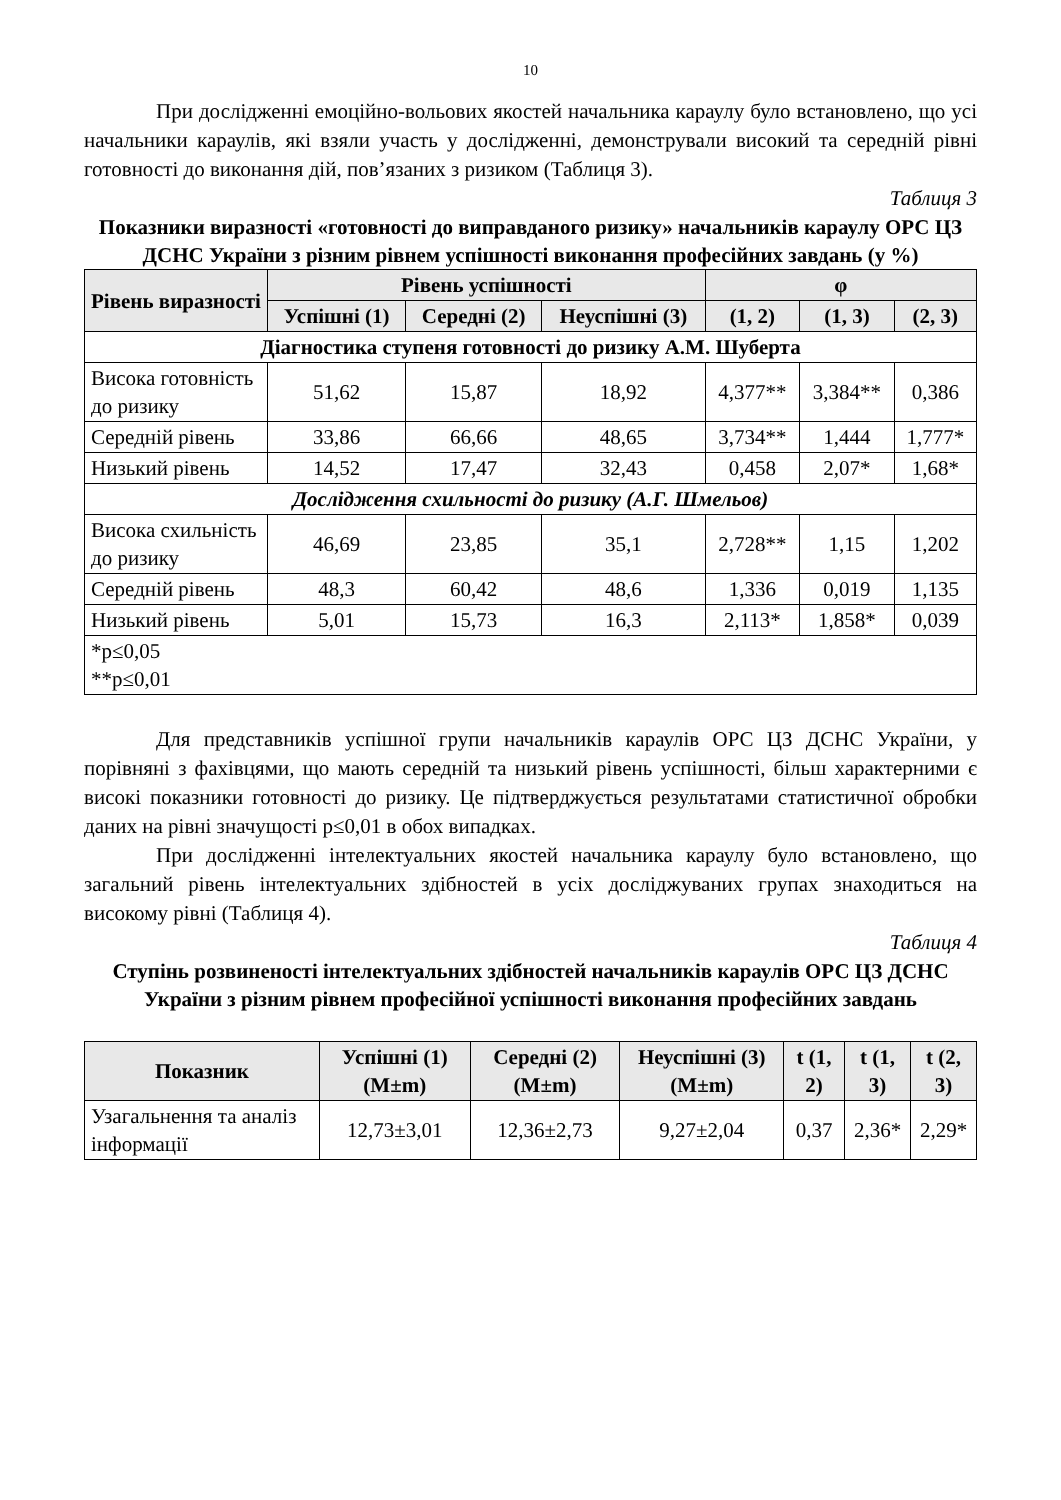10
При дослідженні емоційно-вольових якостей начальника караулу було встановлено, що усі начальники караулів, які взяли участь у дослідженні, демонстрували високий та середній рівні готовності до виконання дій, пов’язаних з ризиком (Таблиця 3).
Таблиця 3
Показники виразності «готовності до виправданого ризику» начальників караулу ОРС ЦЗ ДСНС України з різним рівнем успішності виконання професійних завдань (у %)
| Рівень виразності | Рівень успішності | | | φ | | |
| --- | --- | --- | --- | --- | --- | --- |
| | Успішні (1) | Середні (2) | Неуспішні (3) | (1, 2) | (1, 3) | (2, 3) |
| Діагностика ступеня готовності до ризику А.М. Шуберта | | | | | | |
| Висока готовність до ризику | 51,62 | 15,87 | 18,92 | 4,377** | 3,384** | 0,386 |
| Середній рівень | 33,86 | 66,66 | 48,65 | 3,734** | 1,444 | 1,777* |
| Низький рівень | 14,52 | 17,47 | 32,43 | 0,458 | 2,07* | 1,68* |
| Дослідження схильності до ризику (А.Г. Шмельов) | | | | | | |
| Висока схильність до ризику | 46,69 | 23,85 | 35,1 | 2,728** | 1,15 | 1,202 |
| Середній рівень | 48,3 | 60,42 | 48,6 | 1,336 | 0,019 | 1,135 |
| Низький рівень | 5,01 | 15,73 | 16,3 | 2,113* | 1,858* | 0,039 |
| *p≤0,05 **p≤0,01 | | | | | | |
Для представників успішної групи начальників караулів ОРС ЦЗ ДСНС України, у порівняні з фахівцями, що мають середній та низький рівень успішності, більш характерними є високі показники готовності до ризику. Це підтверджується результатами статистичної обробки даних на рівні значущості p≤0,01 в обох випадках.
При дослідженні інтелектуальних якостей начальника караулу було встановлено, що загальний рівень інтелектуальних здібностей в усіх досліджуваних групах знаходиться на високому рівні (Таблиця 4).
Таблиця 4
Ступінь розвиненості інтелектуальних здібностей начальників караулів ОРС ЦЗ ДСНС України з різним рівнем професійної успішності виконання професійних завдань
| Показник | Успішні (1) (M±m) | Середні (2) (M±m) | Неуспішні (3) (M±m) | t (1, 2) | t (1, 3) | t (2, 3) |
| --- | --- | --- | --- | --- | --- | --- |
| Узагальнення та аналіз інформації | 12,73±3,01 | 12,36±2,73 | 9,27±2,04 | 0,37 | 2,36* | 2,29* |